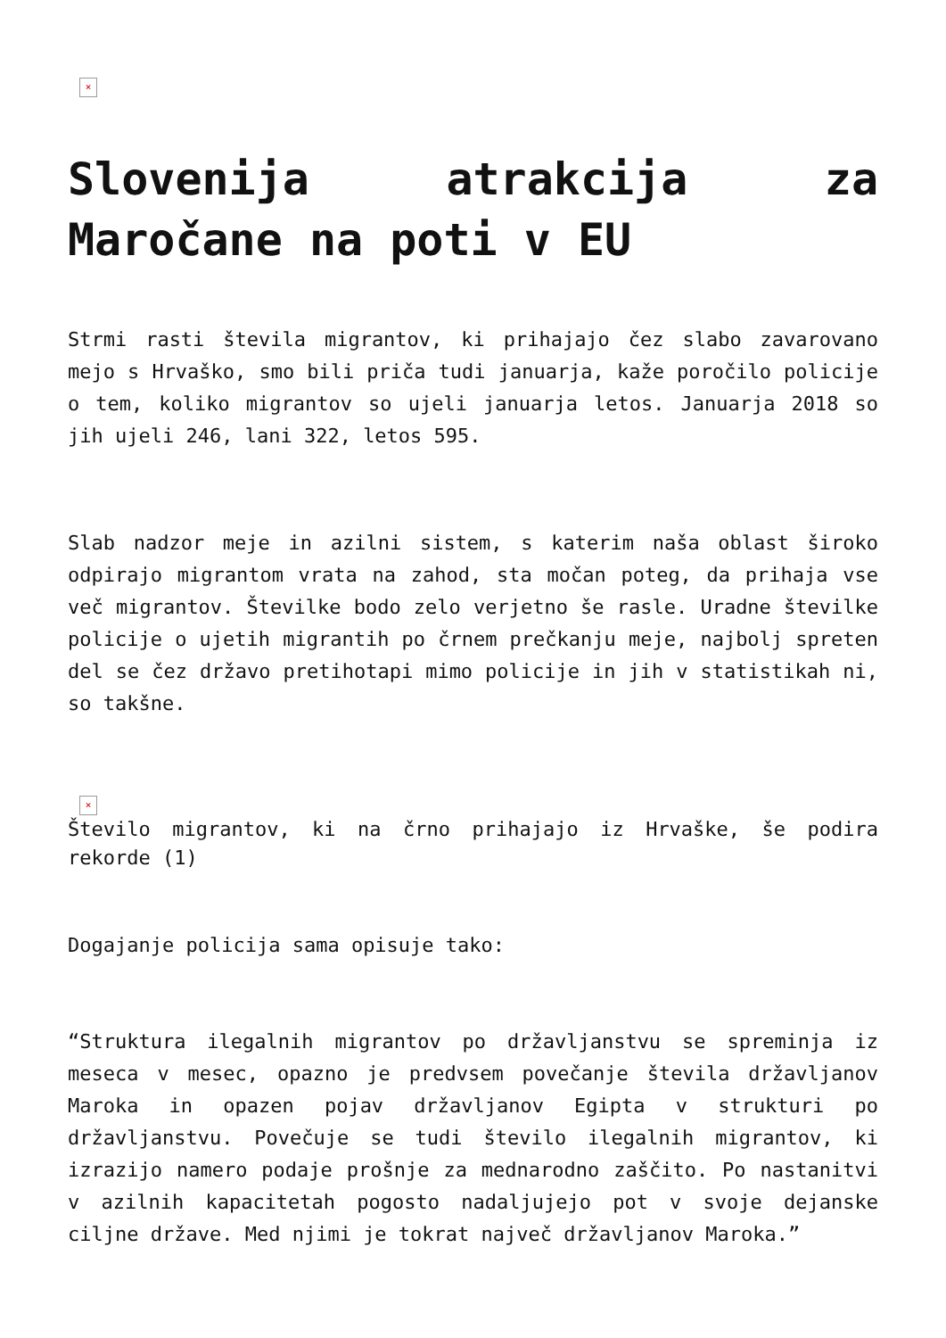×
Slovenija atrakcija za Maročane na poti v EU
Strmi rasti števila migrantov, ki prihajajo čez slabo zavarovano mejo s Hrvaško, smo bili priča tudi januarja, kaže poročilo policije o tem, koliko migrantov so ujeli januarja letos. Januarja 2018 so jih ujeli 246, lani 322, letos 595.
Slab nadzor meje in azilni sistem, s katerim naša oblast široko odpirajo migrantom vrata na zahod, sta močan poteg, da prihaja vse več migrantov. Številke bodo zelo verjetno še rasle. Uradne številke policije o ujetih migrantih po črnem prečkanju meje, najbolj spreten del se čez državo pretihotapi mimo policije in jih v statistikah ni, so takšne.
×
Število migrantov, ki na črno prihajajo iz Hrvaške, še podira rekorde (1)
Dogajanje policija sama opisuje tako:
“Struktura ilegalnih migrantov po državljanstvu se spreminja iz meseca v mesec, opazno je predvsem povečanje števila državljanov Maroka in opazen pojav državljanov Egipta v strukturi po državljanstvu. Povečuje se tudi število ilegalnih migrantov, ki izrazijo namero podaje prošnje za mednarodno zaščito. Po nastanitvi v azilnih kapacitetah pogosto nadaljujejo pot v svoje dejanske ciljne države. Med njimi je tokrat največ državljanov Maroka.”